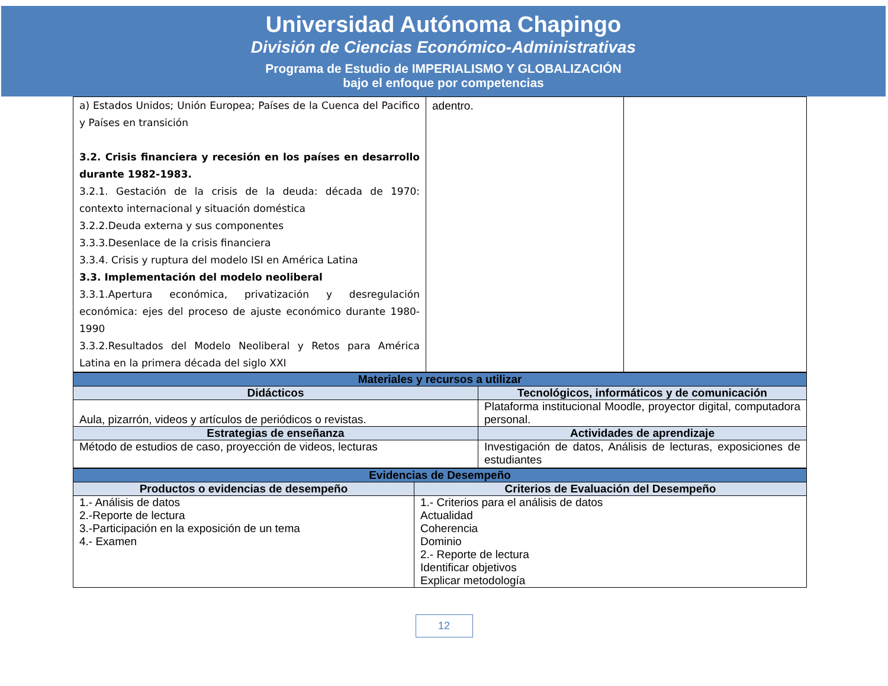Universidad Autónoma Chapingo
División de Ciencias Económico-Administrativas
Programa de Estudio de IMPERIALISMO Y GLOBALIZACIÓN
bajo el enfoque por competencias
| a) Estados Unidos; Unión Europea; Países de la Cuenca del Pacifico y Países en transición 3.2. Crisis financiera y recesión en los países en desarrollo durante 1982-1983. 3.2.1. Gestación de la crisis de la deuda: década de 1970: contexto internacional y situación doméstica 3.2.2.Deuda externa y sus componentes 3.3.3.Desenlace de la crisis financiera 3.3.4. Crisis y ruptura del modelo ISI en América Latina 3.3. Implementación del modelo neoliberal 3.3.1.Apertura económica, privatización y desregulación económica: ejes del proceso de ajuste económico durante 1980-1990 3.3.2.Resultados del Modelo Neoliberal y Retos para América Latina en la primera década del siglo XXI | adentro. | |
| Materiales y recursos a utilizar | |
| --- | --- |
| Didácticos | Tecnológicos, informáticos y de comunicación |
| Aula, pizarrón, videos y artículos de periódicos o revistas. | Plataforma institucional Moodle, proyector digital, computadora personal. |
| Estrategias de enseñanza | Actividades de aprendizaje |
| Método de estudios de caso, proyección de videos, lecturas | Investigación de datos, Análisis de lecturas, exposiciones de estudiantes |
| Evidencias de Desempeño | |
| --- | --- |
| Productos o evidencias de desempeño | Criterios de Evaluación del Desempeño |
| 1.- Análisis de datos 2.-Reporte de lectura 3.-Participación en la exposición de un tema 4.- Examen | 1.- Criterios para el análisis de datos Actualidad Coherencia Dominio 2.- Reporte de lectura Identificar objetivos Explicar metodología |
12